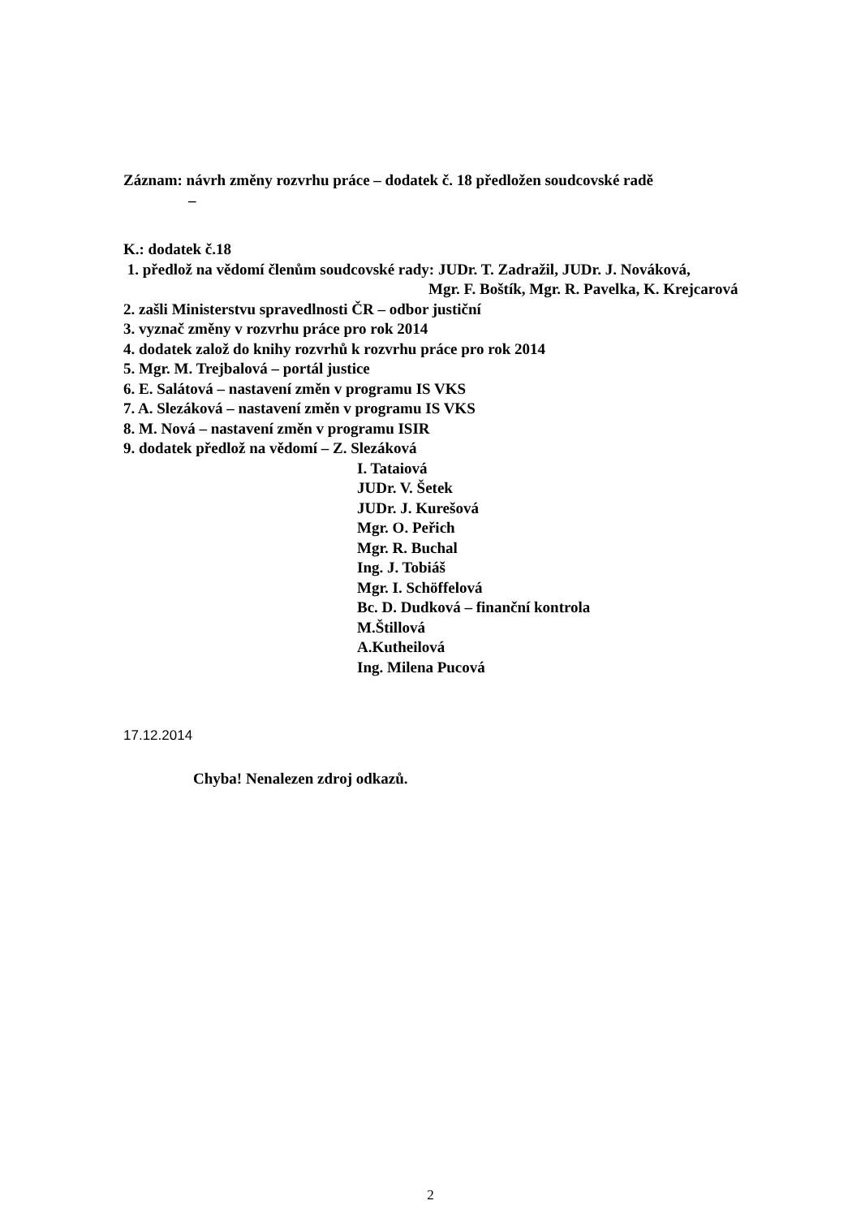Záznam: návrh změny rozvrhu práce – dodatek č. 18 předložen soudcovské radě
–
K.: dodatek č.18
1. předlož na vědomí členům soudcovské rady: JUDr. T. Zadražil, JUDr. J. Nováková,
Mgr. F. Boštík, Mgr. R. Pavelka, K. Krejcarová
2. zašli Ministerstvu spravedlnosti ČR – odbor justiční
3. vyznač změny v rozvrhu práce pro rok 2014
4. dodatek založ do knihy rozvrhů k rozvrhu práce pro rok 2014
5. Mgr. M. Trejbalová – portál justice
6. E. Salátová – nastavení změn v programu IS VKS
7. A. Slezáková – nastavení změn v programu IS VKS
8. M. Nová – nastavení změn v programu ISIR
9. dodatek předlož na vědomí – Z. Slezáková
I. Tataiová
JUDr. V. Šetek
JUDr. J. Kurešová
Mgr. O. Peřich
Mgr. R. Buchal
Ing. J. Tobiáš
Mgr. I. Schöffelová
Bc. D. Dudková – finanční kontrola
M.Štillová
A.Kutheilová
Ing. Milena Pucová
17.12.2014
Chyba! Nenalezen zdroj odkazů.
2